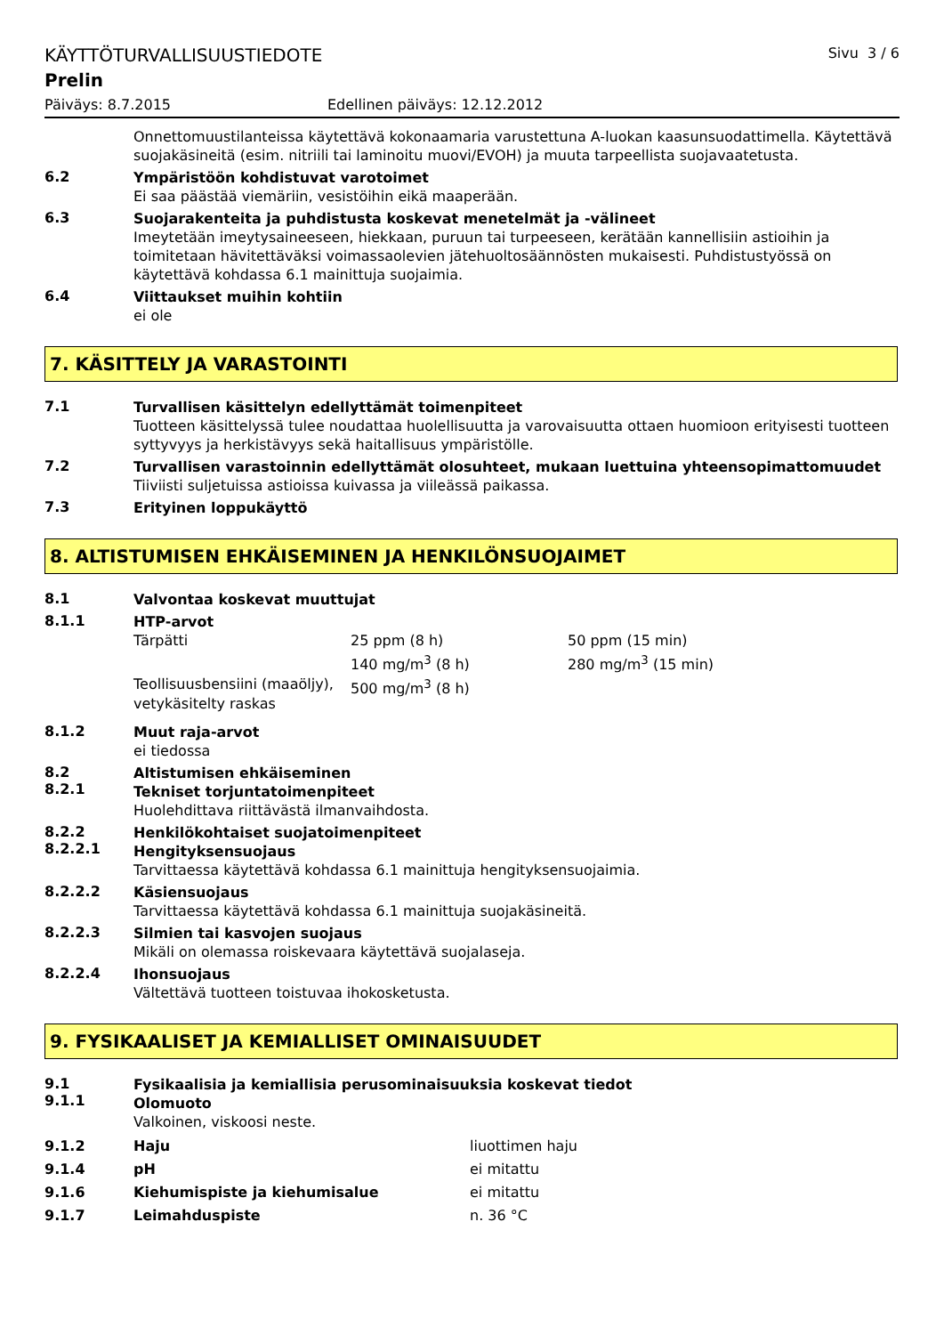KÄYTTÖTURVALLISUUSTIEDOTE Sivu 3 / 6
Prelin
Päiväys: 8.7.2015 Edellinen päiväys: 12.12.2012
Onnettomuustilanteissa käytettävä kokonaamaria varustettuna A-luokan kaasunsuodattimella. Käytettävä suojakäsineitä (esim. nitriili tai laminoitu muovi/EVOH) ja muuta tarpeellista suojavaatetusta.
6.2
Ympäristöön kohdistuvat varotoimet
Ei saa päästää viemäriin, vesistöihin eikä maaperään.
6.3
Suojarakenteita ja puhdistusta koskevat menetelmät ja -välineet
Imeytetään imeytysaineeseen, hiekkaan, puruun tai turpeeseen, kerätään kannellisiin astioihin ja toimitetaan hävitettäväksi voimassaolevien jätehuoltosäännösten mukaisesti. Puhdistustyössä on käytettävä kohdassa 6.1 mainittuja suojaimia.
6.4
Viittaukset muihin kohtiin
ei ole
7. KÄSITTELY JA VARASTOINTI
7.1
Turvallisen käsittelyn edellyttämät toimenpiteet
Tuotteen käsittelyssä tulee noudattaa huolellisuutta ja varovaisuutta ottaen huomioon erityisesti tuotteen syttyvyys ja herkistävyys sekä haitallisuus ympäristölle.
7.2
Turvallisen varastoinnin edellyttämät olosuhteet, mukaan luettuina yhteensopimattomuudet
Tiiviisti suljetuissa astioissa kuivassa ja viileässä paikassa.
7.3
Erityinen loppukäyttö
8. ALTISTUMISEN EHKÄISEMINEN JA HENKILÖNSUOJAIMET
8.1
Valvontaa koskevat muuttujat
8.1.1
HTP-arvot
| Tärpätti | 25 ppm (8 h) 140 mg/m<sup>3</sup> (8 h) | 50 ppm (15 min) 280 mg/m<sup>3</sup> (15 min) |
| Teollisuusbensiini (maaöljy), vetykäsitelty raskas | 500 mg/m<sup>3</sup> (8 h) | |
8.1.2
Muut raja-arvot
ei tiedossa
8.2
8.2.1
Altistumisen ehkäiseminen
Tekniset torjuntatoimenpiteet
Huolehdittava riittävästä ilmanvaihdosta.
8.2.2
8.2.2.1
Henkilökohtaiset suojatoimenpiteet
Hengityksensuojaus
Tarvittaessa käytettävä kohdassa 6.1 mainittuja hengityksensuojaimia.
8.2.2.2
Käsiensuojaus
Tarvittaessa käytettävä kohdassa 6.1 mainittuja suojakäsineitä.
8.2.2.3
Silmien tai kasvojen suojaus
Mikäli on olemassa roiskevaara käytettävä suojalaseja.
8.2.2.4
Ihonsuojaus
Vältettävä tuotteen toistuvaa ihokosketusta.
9. FYSIKAALISET JA KEMIALLISET OMINAISUUDET
9.1
9.1.1
Fysikaalisia ja kemiallisia perusominaisuuksia koskevat tiedot
Olomuoto
Valkoinen, viskoosi neste.
| 9.1.2 | Haju | liuottimen haju |
| 9.1.4 | pH | ei mitattu |
| 9.1.6 | Kiehumispiste ja kiehumisalue | ei mitattu |
| 9.1.7 | Leimahduspiste | n. 36 °C |